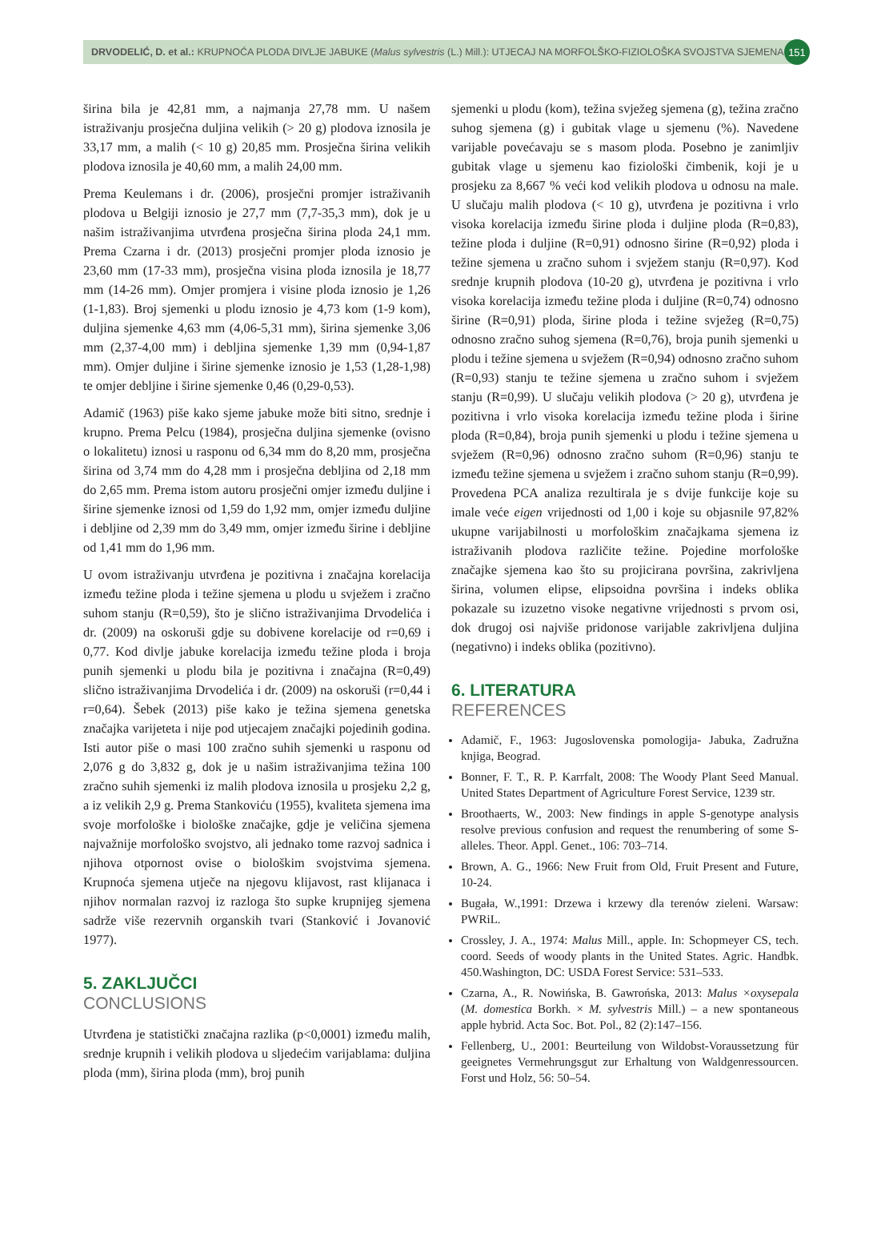DRVODELIĆ, D. et al.: KRUPNOĆA PLODA DIVLJE JABUKE (Malus sylvestris (L.) Mill.): UTJECAJ NA MORFOLŠKO-FIZIOLOŠKA SVOJSTVA SJEMENA 151
širina bila je 42,81 mm, a najmanja 27,78 mm. U našem istraživanju prosječna duljina velikih (> 20 g) plodova iznosila je 33,17 mm, a malih (< 10 g) 20,85 mm. Prosječna širina velikih plodova iznosila je 40,60 mm, a malih 24,00 mm.
Prema Keulemans i dr. (2006), prosječni promjer istraživanih plodova u Belgiji iznosio je 27,7 mm (7,7-35,3 mm), dok je u našim istraživanjima utvrđena prosječna širina ploda 24,1 mm. Prema Czarna i dr. (2013) prosječni promjer ploda iznosio je 23,60 mm (17-33 mm), prosječna visina ploda iznosila je 18,77 mm (14-26 mm). Omjer promjera i visine ploda iznosio je 1,26 (1-1,83). Broj sjemenki u plodu iznosio je 4,73 kom (1-9 kom), duljina sjemenke 4,63 mm (4,06-5,31 mm), širina sjemenke 3,06 mm (2,37-4,00 mm) i debljina sjemenke 1,39 mm (0,94-1,87 mm). Omjer duljine i širine sjemenke iznosio je 1,53 (1,28-1,98) te omjer debljine i širine sjemenke 0,46 (0,29-0,53).
Adamič (1963) piše kako sjeme jabuke može biti sitno, srednje i krupno. Prema Pelcu (1984), prosječna duljina sjemenke (ovisno o lokalitetu) iznosi u rasponu od 6,34 mm do 8,20 mm, prosječna širina od 3,74 mm do 4,28 mm i prosječna debljina od 2,18 mm do 2,65 mm. Prema istom autoru prosječni omjer između duljine i širine sjemenke iznosi od 1,59 do 1,92 mm, omjer između duljine i debljine od 2,39 mm do 3,49 mm, omjer između širine i debljine od 1,41 mm do 1,96 mm.
U ovom istraživanju utvrđena je pozitivna i značajna korelacija između težine ploda i težine sjemena u plodu u svježem i zračno suhom stanju (R=0,59), što je slično istraživanjima Drvodelića i dr. (2009) na oskoruši gdje su dobivene korelacije od r=0,69 i 0,77. Kod divlje jabuke korelacija između težine ploda i broja punih sjemenki u plodu bila je pozitivna i značajna (R=0,49) slično istraživanjima Drvodelića i dr. (2009) na oskoruši (r=0,44 i r=0,64). Šebek (2013) piše kako je težina sjemena genetska značajka varijeteta i nije pod utjecajem značajki pojedinih godina. Isti autor piše o masi 100 zračno suhih sjemenki u rasponu od 2,076 g do 3,832 g, dok je u našim istraživanjima težina 100 zračno suhih sjemenki iz malih plodova iznosila u prosjeku 2,2 g, a iz velikih 2,9 g. Prema Stankoviću (1955), kvaliteta sjemena ima svoje morfološke i biološke značajke, gdje je veličina sjemena najvažnije morfološko svojstvo, ali jednako tome razvoj sadnica i njihova otpornost ovise o biološkim svojstvima sjemena. Krupnoća sjemena utječe na njegovu klijavost, rast klijanaca i njihov normalan razvoj iz razloga što supke krupnijeg sjemena sadrže više rezervnih organskih tvari (Stanković i Jovanović 1977).
5. ZAKLJUČCI
CONCLUSIONS
Utvrđena je statistički značajna razlika (p<0,0001) između malih, srednje krupnih i velikih plodova u sljedećim varijablama: duljina ploda (mm), širina ploda (mm), broj punih
sjemenki u plodu (kom), težina svježeg sjemena (g), težina zračno suhog sjemena (g) i gubitak vlage u sjemenu (%). Navedene varijable povećavaju se s masom ploda. Posebno je zanimljiv gubitak vlage u sjemenu kao fiziološki čimbenik, koji je u prosjeku za 8,667 % veći kod velikih plodova u odnosu na male. U slučaju malih plodova (< 10 g), utvrđena je pozitivna i vrlo visoka korelacija između širine ploda i duljine ploda (R=0,83), težine ploda i duljine (R=0,91) odnosno širine (R=0,92) ploda i težine sjemena u zračno suhom i svježem stanju (R=0,97). Kod srednje krupnih plodova (10-20 g), utvrđena je pozitivna i vrlo visoka korelacija između težine ploda i duljine (R=0,74) odnosno širine (R=0,91) ploda, širine ploda i težine svježeg (R=0,75) odnosno zračno suhog sjemena (R=0,76), broja punih sjemenki u plodu i težine sjemena u svježem (R=0,94) odnosno zračno suhom (R=0,93) stanju te težine sjemena u zračno suhom i svježem stanju (R=0,99). U slučaju velikih plodova (> 20 g), utvrđena je pozitivna i vrlo visoka korelacija između težine ploda i širine ploda (R=0,84), broja punih sjemenki u plodu i težine sjemena u svježem (R=0,96) odnosno zračno suhom (R=0,96) stanju te između težine sjemena u svježem i zračno suhom stanju (R=0,99). Provedena PCA analiza rezultirala je s dvije funkcije koje su imale veće eigen vrijednosti od 1,00 i koje su objasnile 97,82% ukupne varijabilnosti u morfološkim značajkama sjemena iz istraživanih plodova različite težine. Pojedine morfološke značajke sjemena kao što su projicirana površina, zakrivljena širina, volumen elipse, elipsoidna površina i indeks oblika pokazale su izuzetno visoke negativne vrijednosti s prvom osi, dok drugoj osi najviše pridonose varijable zakrivljena duljina (negativno) i indeks oblika (pozitivno).
6. LITERATURA
REFERENCES
Adamič, F., 1963: Jugoslovenska pomologija- Jabuka, Zadružna knjiga, Beograd.
Bonner, F. T., R. P. Karrfalt, 2008: The Woody Plant Seed Manual. United States Department of Agriculture Forest Service, 1239 str.
Broothaerts, W., 2003: New findings in apple S-genotype analysis resolve previous confusion and request the renumbering of some S-alleles. Theor. Appl. Genet., 106: 703–714.
Brown, A. G., 1966: New Fruit from Old, Fruit Present and Future, 10-24.
Bugała, W.,1991: Drzewa i krzewy dla terenów zieleni. Warsaw: PWRiL.
Crossley, J. A., 1974: Malus Mill., apple. In: Schopmeyer CS, tech. coord. Seeds of woody plants in the United States. Agric. Handbk. 450.Washington, DC: USDA Forest Service: 531–533.
Czarna, A., R. Nowińska, B. Gawrońska, 2013: Malus ×oxysepala (M. domestica Borkh. × M. sylvestris Mill.) – a new spontaneous apple hybrid. Acta Soc. Bot. Pol., 82 (2):147–156.
Fellenberg, U., 2001: Beurteilung von Wildobst-Voraussetzung für geeignetes Vermehrungsgut zur Erhaltung von Waldgenressourcen. Forst und Holz, 56: 50–54.